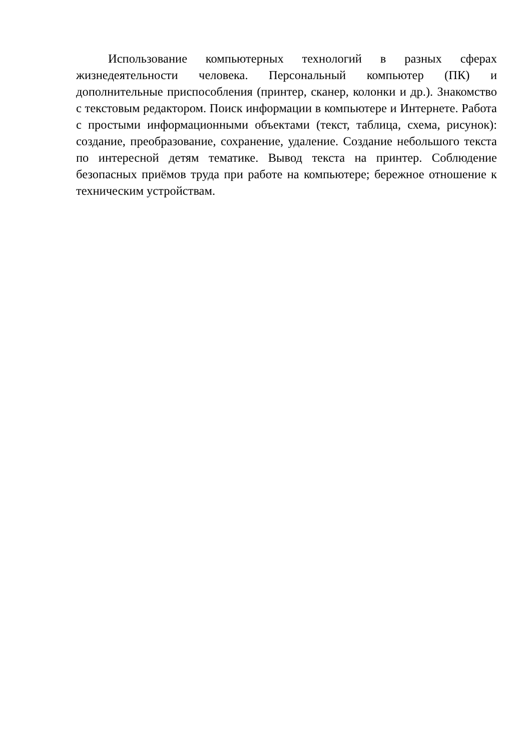Использование компьютерных технологий в разных сферах жизнедеятельности человека. Персональный компьютер (ПК) и дополнительные приспособления (принтер, сканер, колонки и др.). Знакомство с текстовым редактором. Поиск информации в компьютере и Интернете. Работа с простыми информационными объектами (текст, таблица, схема, рисунок): создание, преобразование, сохранение, удаление. Создание небольшого текста по интересной детям тематике. Вывод текста на принтер. Соблюдение безопасных приёмов труда при работе на компьютере; бережное отношение к техническим устройствам.